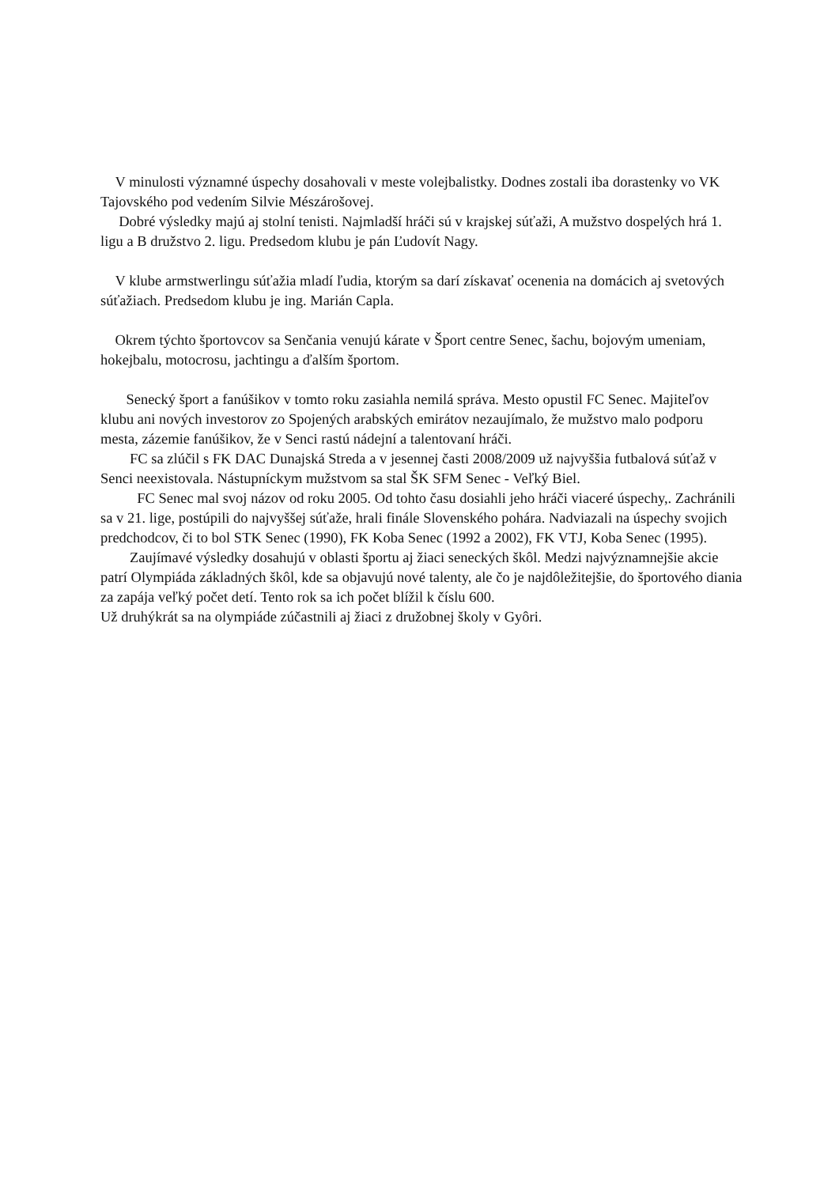V minulosti významné úspechy dosahovali v meste volejbalistky. Dodnes zostali iba dorastenky vo VK Tajovského pod vedením Silvie Mészárošovej.
Dobré výsledky majú aj stolní tenisti. Najmladší hráči sú v krajskej súťaži, A mužstvo dospelých hrá 1. ligu a B družstvo 2. ligu. Predsedom klubu je pán Ľudovít Nagy.
V klube armstwerlingu súťažia mladí ľudia, ktorým sa darí získavať ocenenia na domácich aj svetových súťažiach. Predsedom klubu je ing. Marián Capla.
Okrem týchto športovcov sa Senčania venujú kárate v Šport centre Senec, šachu, bojovým umeniam, hokejbalu, motocrosu, jachtingu a ďalším športom.
Senecký šport a fanúšikov v tomto roku zasiahla nemilá správa. Mesto opustil FC Senec. Majiteľov klubu ani nových investorov zo Spojených arabských emirátov nezaujímalo, že mužstvo malo podporu mesta, zázemie fanúšikov, že v Senci rastú nádejní a talentovaní hráči.
FC sa zlúčil s FK DAC Dunajská Streda a v jesennej časti 2008/2009 už najvyššia futbalová súťaž v Senci neexistovala. Nástupníckym mužstvom sa stal ŠK SFM Senec - Veľký Biel.
FC Senec mal svoj názov od roku 2005. Od tohto času dosiahli jeho hráči viaceré úspechy,. Zachránili sa v 21. lige, postúpili do najvyššej súťaže, hrali finále Slovenského pohára. Nadviazali na úspechy svojich predchodcov, či to bol STK Senec (1990), FK Koba Senec (1992 a 2002), FK VTJ, Koba Senec (1995).
Zaujímavé výsledky dosahujú v oblasti športu aj žiaci seneckých škôl. Medzi najvýznamnejšie akcie patrí Olympiáda základných škôl, kde sa objavujú nové talenty, ale čo je najdôležitejšie, do športového diania za zapája veľký počet detí. Tento rok sa ich počet blížil k číslu 600.
Už druhýkrát sa na olympiáde zúčastnili aj žiaci z družobnej školy v Gyôri.